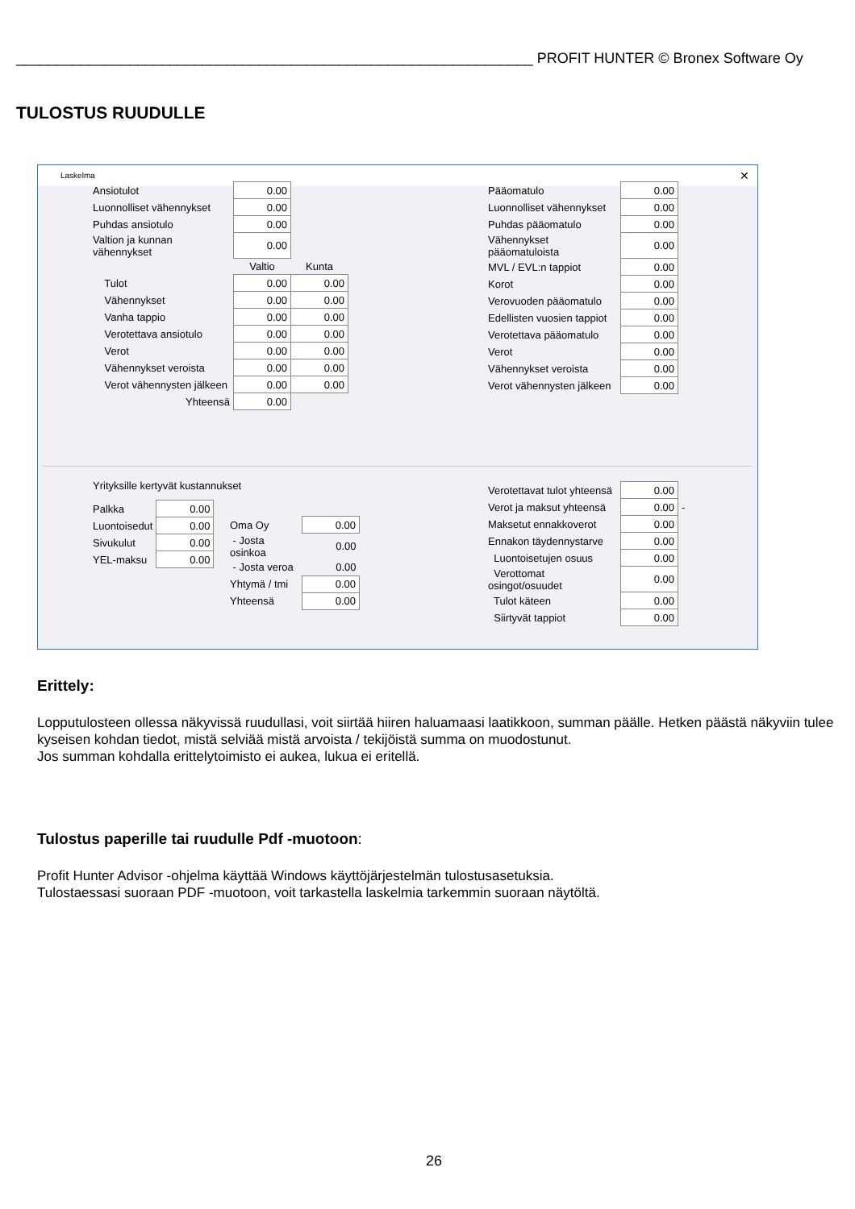________________________________________________________________ PROFIT HUNTER © Bronex Software Oy
TULOSTUS RUUDULLE
Laskelma ✕
| Ansiotulot | 0.00 | |
| Luonnolliset vähennykset | 0.00 | |
| Puhdas ansiotulo | 0.00 | |
| Valtion ja kunnan vähennykset | 0.00 | |
| | Valtio | Kunta |
| Tulot | 0.00 | 0.00 |
| Vähennykset | 0.00 | 0.00 |
| Vanha tappio | 0.00 | 0.00 |
| Verotettava ansiotulo | 0.00 | 0.00 |
| Verot | 0.00 | 0.00 |
| Vähennykset veroista | 0.00 | 0.00 |
| Verot vähennysten jälkeen | 0.00 | 0.00 |
| Yhteensä | 0.00 | |
| Pääomatulo | 0.00 |
| Luonnolliset vähennykset | 0.00 |
| Puhdas pääomatulo | 0.00 |
| Vähennykset pääomatuloista | 0.00 |
| MVL / EVL:n tappiot | 0.00 |
| Korot | 0.00 |
| Verovuoden pääomatulo | 0.00 |
| Edellisten vuosien tappiot | 0.00 |
| Verotettava pääomatulo | 0.00 |
| Verot | 0.00 |
| Vähennykset veroista | 0.00 |
| Verot vähennysten jälkeen | 0.00 |
Yrityksille kertyvät kustannukset
| Palkka | 0.00 |
| Luontoisedut | 0.00 |
| Sivukulut | 0.00 |
| YEL-maksu | 0.00 |
| Oma Oy | 0.00 |
| - Josta osinkoa | 0.00 |
| - Josta veroa | 0.00 |
| Yhtymä / tmi | 0.00 |
| Yhteensä | 0.00 |
| Verotettavat tulot yhteensä | 0.00 | |
| Verot ja maksut yhteensä | 0.00 | - |
| Maksetut ennakkoverot | 0.00 | |
| Ennakon täydennystarve | 0.00 | |
| Luontoisetujen osuus | 0.00 | |
| Verottomat osingot/osuudet | 0.00 | |
| Tulot käteen | 0.00 | |
| Siirtyvät tappiot | 0.00 | |
Erittely:
Lopputulosteen ollessa näkyvissä ruudullasi, voit siirtää hiiren haluamaasi laatikkoon, summan päälle. Hetken päästä näkyviin tulee kyseisen kohdan tiedot, mistä selviää mistä arvoista / tekijöistä summa on muodostunut.
Jos summan kohdalla erittelytoimisto ei aukea, lukua ei eritellä.
Tulostus paperille tai ruudulle Pdf -muotoon:
Profit Hunter Advisor -ohjelma käyttää Windows käyttöjärjestelmän tulostusasetuksia.
Tulostaessasi suoraan PDF -muotoon, voit tarkastella laskelmia tarkemmin suoraan näytöltä.
26